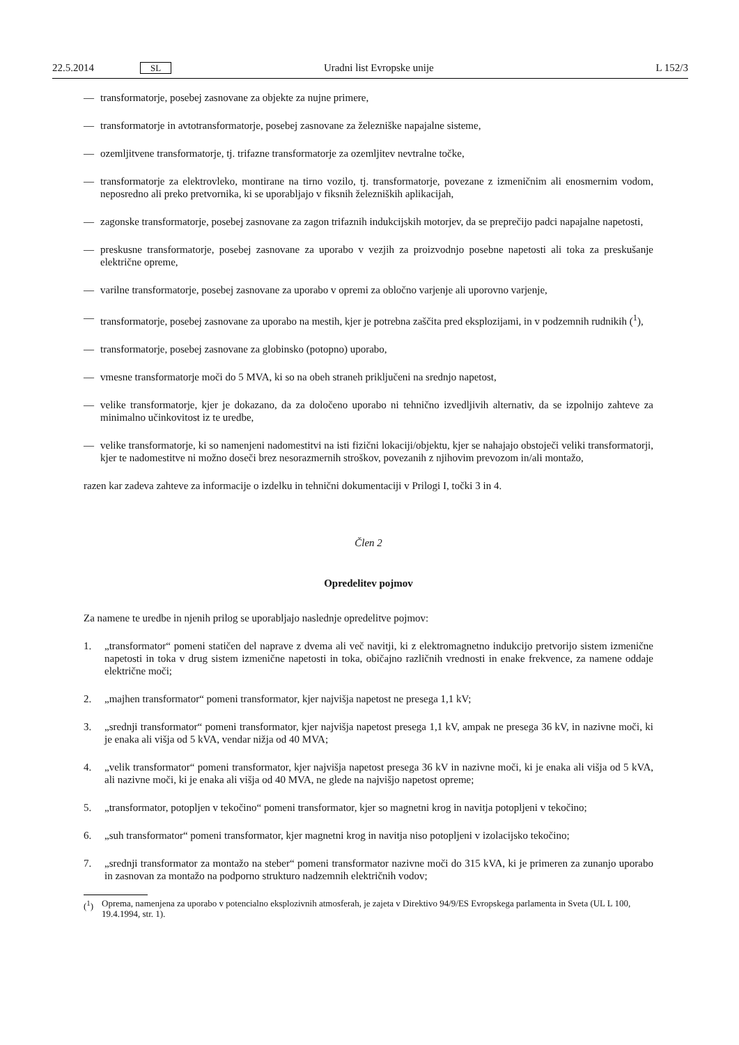22.5.2014 SL Uradni list Evropske unije L 152/3
— transformatorje, posebej zasnovane za objekte za nujne primere,
— transformatorje in avtotransformatorje, posebej zasnovane za železniške napajalne sisteme,
— ozemljitvene transformatorje, tj. trifazne transformatorje za ozemljitev nevtralne točke,
— transformatorje za elektrovleko, montirane na tirno vozilo, tj. transformatorje, povezane z izmeničnim ali enosmernim vodom, neposredno ali preko pretvornika, ki se uporabljajo v fiksnih železniških aplikacijah,
— zagonske transformatorje, posebej zasnovane za zagon trifaznih indukcijskih motorjev, da se preprečijo padci napajalne napetosti,
— preskusne transformatorje, posebej zasnovane za uporabo v vezjih za proizvodnjo posebne napetosti ali toka za preskušanje električne opreme,
— varilne transformatorje, posebej zasnovane za uporabo v opremi za obločno varjenje ali uporovno varjenje,
— transformatorje, posebej zasnovane za uporabo na mestih, kjer je potrebna zaščita pred eksplozijami, in v podzemnih rudnikih (<sup>1</sup>),
— transformatorje, posebej zasnovane za globinsko (potopno) uporabo,
— vmesne transformatorje moči do 5 MVA, ki so na obeh straneh priključeni na srednjo napetost,
— velike transformatorje, kjer je dokazano, da za določeno uporabo ni tehnično izvedljivih alternativ, da se izpolnijo zahteve za minimalno učinkovitost iz te uredbe,
— velike transformatorje, ki so namenjeni nadomestitvi na isti fizični lokaciji/objektu, kjer se nahajajo obstoječi veliki transformatorji, kjer te nadomestitve ni možno doseči brez nesorazmernih stroškov, povezanih z njihovim prevozom in/ali montažo,
razen kar zadeva zahteve za informacije o izdelku in tehnični dokumentaciji v Prilogi I, točki 3 in 4.
Člen 2
Opredelitev pojmov
Za namene te uredbe in njenih prilog se uporabljajo naslednje opredelitve pojmov:
1. „transformator“ pomeni statičen del naprave z dvema ali več navitji, ki z elektromagnetno indukcijo pretvorijo sistem izmenične napetosti in toka v drug sistem izmenične napetosti in toka, običajno različnih vrednosti in enake frekvence, za namene oddaje električne moči;
2. „majhen transformator“ pomeni transformator, kjer najvišja napetost ne presega 1,1 kV;
3. „srednji transformator“ pomeni transformator, kjer najvišja napetost presega 1,1 kV, ampak ne presega 36 kV, in nazivne moči, ki je enaka ali višja od 5 kVA, vendar nižja od 40 MVA;
4. „velik transformator“ pomeni transformator, kjer najvišja napetost presega 36 kV in nazivne moči, ki je enaka ali višja od 5 kVA, ali nazivne moči, ki je enaka ali višja od 40 MVA, ne glede na najvišjo napetost opreme;
5. „transformator, potopljen v tekočino“ pomeni transformator, kjer so magnetni krog in navitja potopljeni v tekočino;
6. „suh transformator“ pomeni transformator, kjer magnetni krog in navitja niso potopljeni v izolacijsko tekočino;
7. „srednji transformator za montažo na steber“ pomeni transformator nazivne moči do 315 kVA, ki je primeren za zunanjo uporabo in zasnovan za montažo na podporno strukturo nadzemnih električnih vodov;
(<sup>1</sup>) Oprema, namenjena za uporabo v potencialno eksplozivnih atmosferah, je zajeta v Direktivo 94/9/ES Evropskega parlamenta in Sveta (UL L 100, 19.4.1994, str. 1).